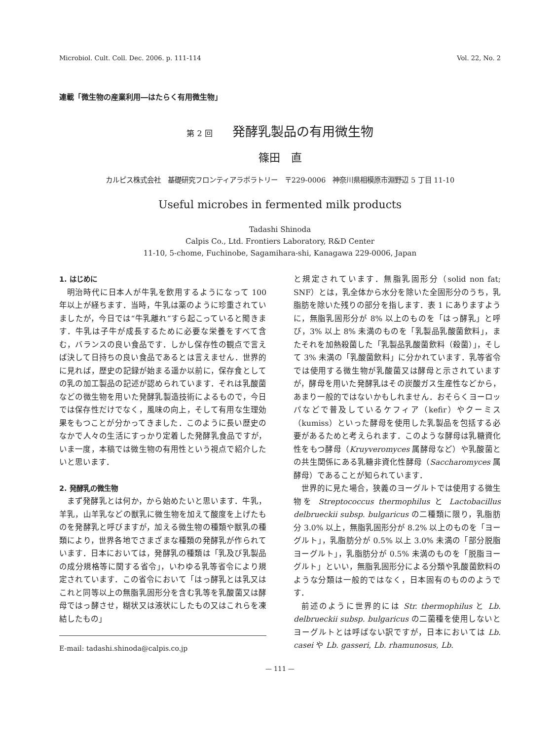Microbiol. Cult. Coll. Dec. 2006. p. 111‑114 Vol. 22, No. 2
連載「微生物の産業利用―はたらく有用微生物」
第 2 回 発酵乳製品の有用微生物
篠田　直
カルピス株式会社　基礎研究フロンティアラボラトリー　〒229‑0006　神奈川県相模原市淵野辺 5 丁目 11‑10
Useful microbes in fermented milk products
Tadashi Shinoda
Calpis Co., Ltd. Frontiers Laboratory, R&D Center
11-10, 5-chome, Fuchinobe, Sagamihara-shi, Kanagawa 229-0006, Japan
1. はじめに
明治時代に日本人が牛乳を飲用するようになって 100 年以上が経ちます．当時，牛乳は薬のように珍重されていましたが，今日では“牛乳離れ”すら起こっていると聞きます．牛乳は子牛が成長するために必要な栄養をすべて含む，バランスの良い食品です．しかし保存性の観点で言えば決して日持ちの良い食品であるとは言えません．世界的に見れば，歴史の記録が始まる遥か以前に，保存食としての乳の加工製品の記述が認められています．それは乳酸菌などの微生物を用いた発酵乳製造技術によるもので，今日では保存性だけでなく，風味の向上，そして有用な生理効果をもつことが分かってきました．このように長い歴史のなかで人々の生活にすっかり定着した発酵乳食品ですが，いま一度，本稿では微生物の有用性という視点で紹介したいと思います．
2. 発酵乳の微生物
まず発酵乳とは何か，から始めたいと思います．牛乳，羊乳，山羊乳などの獣乳に微生物を加えて酸度を上げたものを発酵乳と呼びますが，加える微生物の種類や獣乳の種類により，世界各地でさまざまな種類の発酵乳が作られています．日本においては，発酵乳の種類は「乳及び乳製品の成分規格等に関する省令」，いわゆる乳等省令により規定されています．この省令において「はっ酵乳とは乳又はこれと同等以上の無脂乳固形分を含む乳等を乳酸菌又は酵母ではっ酵させ，糊状又は液状にしたもの又はこれらを凍結したもの」
E-mail: tadashi.shinoda@calpis.co.jp
と規定されています．無脂乳固形分（solid non fat; SNF）とは，乳全体から水分を除いた全固形分のうち，乳脂肪を除いた残りの部分を指します．表 1 にありますように，無脂乳固形分が 8% 以上のものを「はっ酵乳」と呼び，3% 以上 8% 未満のものを「乳製品乳酸菌飲料」，またそれを加熱殺菌した「乳製品乳酸菌飲料（殺菌）」，そして 3% 未満の「乳酸菌飲料」に分かれています．乳等省令では使用する微生物が乳酸菌又は酵母と示されていますが，酵母を用いた発酵乳はその炭酸ガス生産性などから，あまり一般的ではないかもしれません．おそらくヨーロッパなどで普及しているケフィア（kefir）やクーミス（kumiss）といった酵母を使用した乳製品を包括する必要があるためと考えられます．このような酵母は乳糖資化性をもつ酵母（Kruyveromyces 属酵母など）や乳酸菌との共生関係にある乳糖非資化性酵母（Saccharomyces 属酵母）であることが知られています．
世界的に見た場合，狭義のヨーグルトでは使用する微生物を Streptococcus thermophilus と Lactobacillus delbrueckii subsp. bulgaricus の二種類に限り，乳脂肪分 3.0% 以上，無脂乳固形分が 8.2% 以上のものを「ヨーグルト」，乳脂肪分が 0.5% 以上 3.0% 未満の「部分脱脂ヨーグルト」，乳脂肪分が 0.5% 未満のものを「脱脂ヨーグルト」といい，無脂乳固形分による分類や乳酸菌飲料のような分類は一般的ではなく，日本固有のもののようです．
前述のように世界的には Str. thermophilus と Lb. delbrueckii subsp. bulgaricus の二菌種を使用しないとヨーグルトとは呼ばない訳ですが，日本においては Lb. casei や Lb. gasseri, Lb. rhamunosus, Lb.
— 111 —